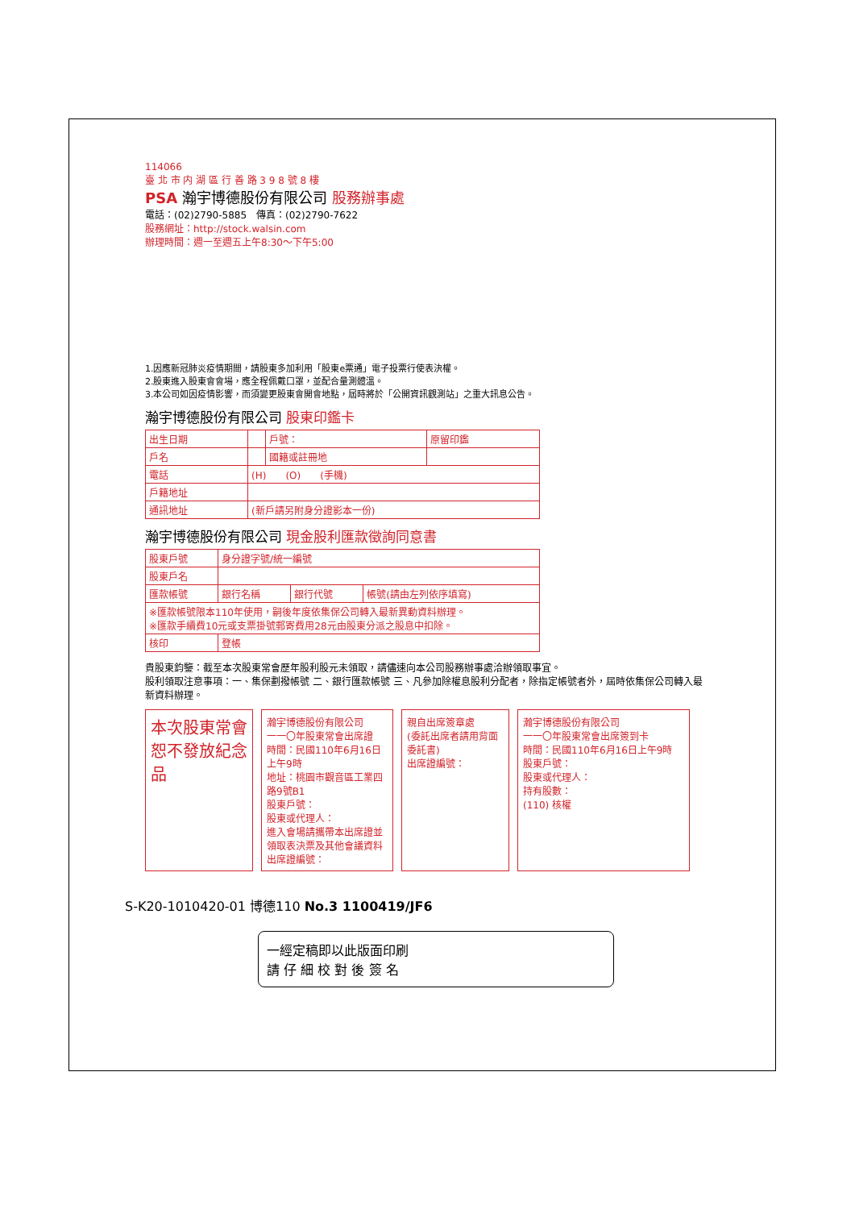114066
臺 北 市 内 湖 區 行 善 路 3 9 8 號 8 樓
PSA 瀚宇博德股份有限公司 股務辦事處
電話：(02)2790-5885　傳真：(02)2790-7622
股務網址：http://stock.walsin.com
辦理時間：週一至週五上午8:30～下午5:00
1.因應新冠肺炎疫情期間，請股東多加利用「股東e票通」電子投票行使表決權。
2.股東進入股東會會場，應全程佩戴口罩，並配合量測體溫。
3.本公司如因疫情影響，而須變更股東會開會地點，屆時將於「公開資訊觀測站」之重大訊息公告。
瀚宇博德股份有限公司 股東印鑑卡
| 出生日期 | | 戶號： | 原留印鑑 |
| 戶名 | | 國籍或註冊地 | |
| 電話 | (H) (O) (手機) | | |
| 戶籍地址 | | | |
| 通訊地址 | (新戶請另附身分證影本一份) | | |
瀚宇博德股份有限公司 現金股利匯款徵詢同意書
| 股東戶號 | 身分證字號/統一編號 | | |
| 股東戶名 | | | |
| 匯款帳號 | 銀行名稱 | 銀行代號 | 帳號(請由左列依序填寫) |
| ※匯款帳號限本110年使用，嗣後年度依集保公司轉入最新異動資料辦理。 ※匯款手續費10元或支票掛號郵寄費用28元由股東分派之股息中扣除。 | | | |
| 核印 | 登帳 | | |
貴股東鈞鑒：截至本次股東常會歷年股利股元未領取，請儘速向本公司股務辦事處洽辦領取事宜。
股利領取注意事項：一、集保劃撥帳號 二、銀行匯款帳號 三、凡參加除權息股利分配者，除指定帳號者外，屆時依集保公司轉入最新資料辦理。
本次股東常會恕不發放紀念品
瀚宇博德股份有限公司
一一〇年股東常會出席證
時間：民國110年6月16日上午9時
地址：桃園市觀音區工業四路9號B1
股東戶號：
股東或代理人：
進入會場請攜帶本出席證並領取表決票及其他會議資料
出席證編號：
親自出席簽章處
(委託出席者請用背面委託書)
出席證編號：
瀚宇博德股份有限公司
一一〇年股東常會出席簽到卡
時間：民國110年6月16日上午9時
股東戶號：
股東或代理人：
持有股數：
(110) 核權
S-K20-1010420-01 博德110 No.3 1100419/JF6
一經定稿即以此版面印刷
請 仔 細 校 對 後 簽 名